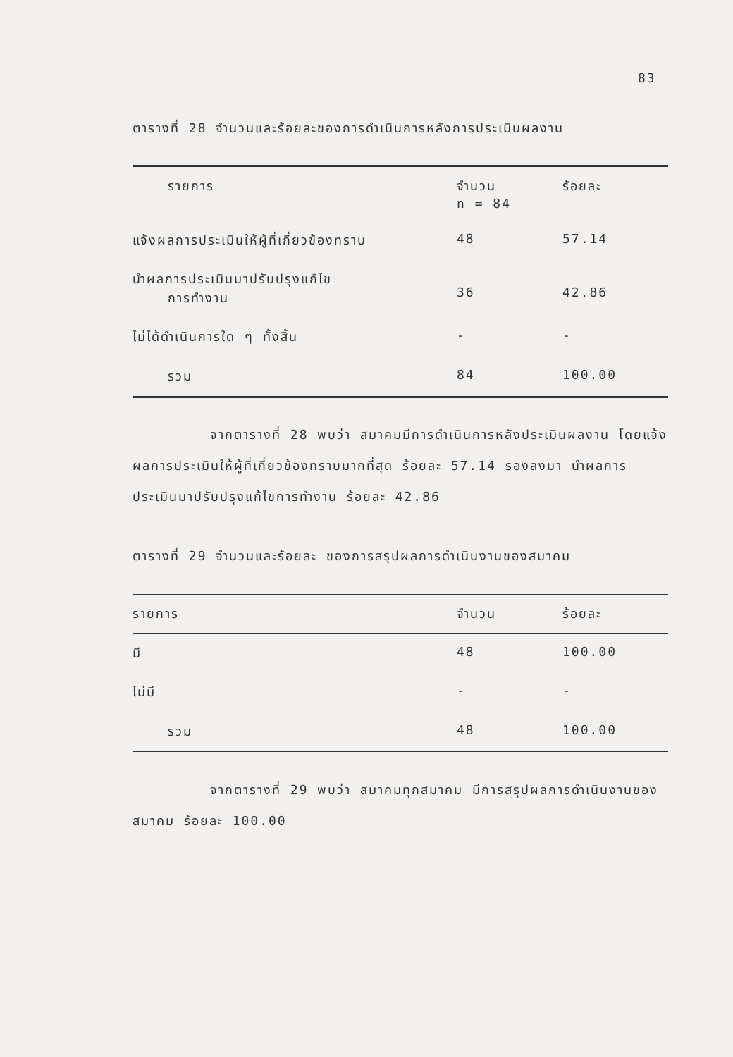83
ตารางที่ 28 จำนวนและร้อยละของการดำเนินการหลังการประเมินผลงาน
| รายการ | จำนวน n = 84 | ร้อยละ |
| --- | --- | --- |
| แจ้งผลการประเมินให้ผู้ที่เกี่ยวข้องทราบ | 48 | 57.14 |
| นำผลการประเมินมาปรับปรุงแก้ไข การทำงาน | 36 | 42.86 |
| ไม่ได้ดำเนินการใด ๆ ทั้งสิ้น | - | - |
| รวม | 84 | 100.00 |
จากตารางที่ 28 พบว่า สมาคมมีการดำเนินการหลังประเมินผลงาน โดยแจ้งผลการประเมินให้ผู้ที่เกี่ยวข้องทราบมากที่สุด ร้อยละ 57.14 รองลงมา นำผลการประเมินมาปรับปรุงแก้ไขการทำงาน ร้อยละ 42.86
ตารางที่ 29 จำนวนและร้อยละ ของการสรุปผลการดำเนินงานของสมาคม
| รายการ | จำนวน | ร้อยละ |
| --- | --- | --- |
| มี | 48 | 100.00 |
| ไม่มี | - | - |
| รวม | 48 | 100.00 |
จากตารางที่ 29 พบว่า สมาคมทุกสมาคม มีการสรุปผลการดำเนินงานของสมาคม ร้อยละ 100.00